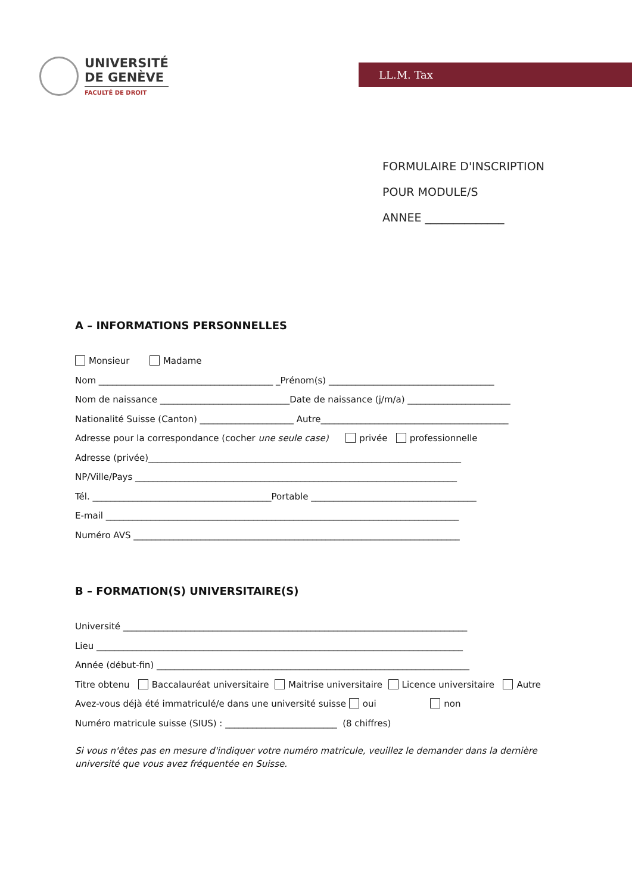UNIVERSITÉ
DE GENÈVE
FACULTÉ DE DROIT
LL.M. Tax
FORMULAIRE D'INSCRIPTION
POUR MODULE/S
ANNEE ______________
A – INFORMATIONS PERSONNELLES
Monsieur Madame
Nom _______________________________________ _Prénom(s) _____________________________________
Nom de naissance _____________________________Date de naissance (j/m/a) _______________________
Nationalité Suisse (Canton) _____________________ Autre__________________________________________
Adresse pour la correspondance (cocher une seule case) privée professionnelle
Adresse (privée)______________________________________________________________________
NP/Ville/Pays ________________________________________________________________________
Tél. ________________________________________Portable _____________________________________
E-mail _______________________________________________________________________________
Numéro AVS _________________________________________________________________________
B – FORMATION(S) UNIVERSITAIRE(S)
Université _____________________________________________________________________________
Lieu __________________________________________________________________________________
Année (début-fin) ______________________________________________________________________
Titre obtenu Baccalauréat universitaire Maitrise universitaire Licence universitaire Autre
Avez-vous déjà été immatriculé/e dans une université suisse oui non
Numéro matricule suisse (SIUS) : _________________________ (8 chiffres)
Si vous n'êtes pas en mesure d'indiquer votre numéro matricule, veuillez le demander dans la dernière université que vous avez fréquentée en Suisse.